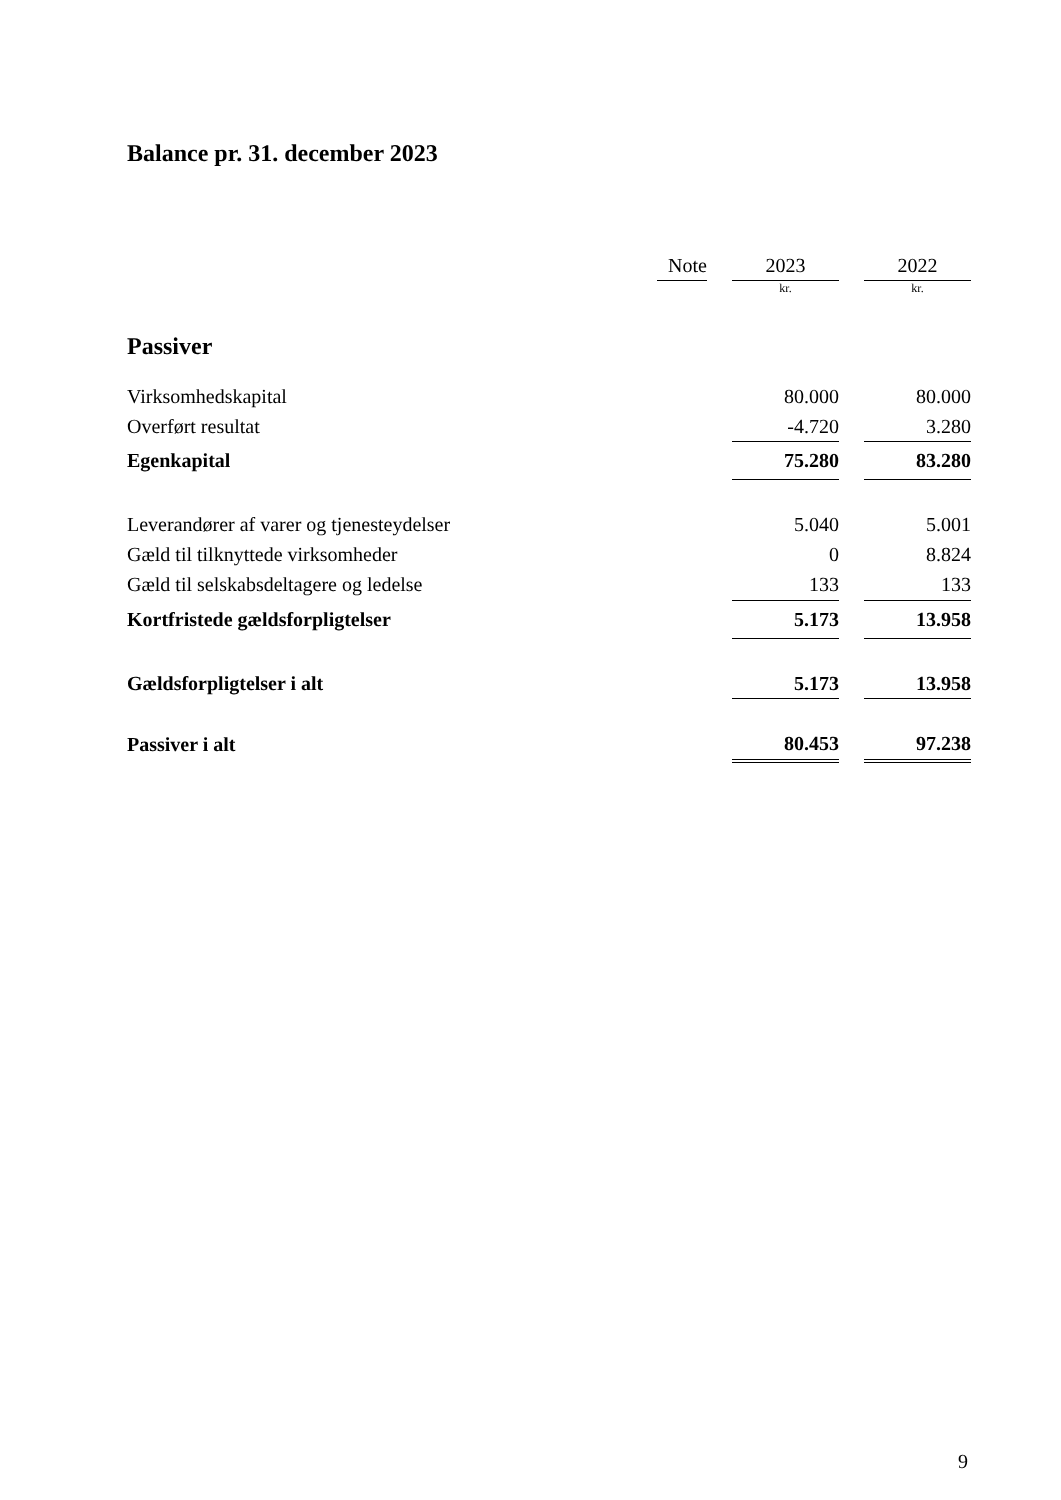Balance pr. 31. december 2023
| | Note | | 2023 | | 2022 |
| --- | --- | --- | --- | --- | --- |
| | | | kr. | | kr. |
| Passiver | | | | | |
| Virksomhedskapital | | | 80.000 | | 80.000 |
| Overført resultat | | | -4.720 | | 3.280 |
| Egenkapital | | | 75.280 | | 83.280 |
| Leverandører af varer og tjenesteydelser | | | 5.040 | | 5.001 |
| Gæld til tilknyttede virksomheder | | | 0 | | 8.824 |
| Gæld til selskabsdeltagere og ledelse | | | 133 | | 133 |
| Kortfristede gældsforpligtelser | | | 5.173 | | 13.958 |
| Gældsforpligtelser i alt | | | 5.173 | | 13.958 |
| Passiver i alt | | | 80.453 | | 97.238 |
9